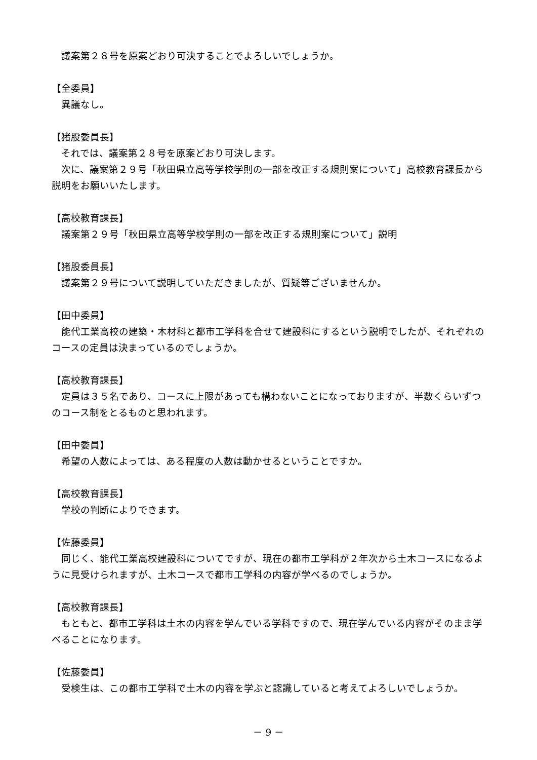議案第２８号を原案どおり可決することでよろしいでしょうか。
【全委員】
異議なし。
【猪股委員長】
それでは、議案第２８号を原案どおり可決します。
次に、議案第２９号「秋田県立高等学校学則の一部を改正する規則案について」高校教育課長から説明をお願いいたします。
【高校教育課長】
議案第２９号「秋田県立高等学校学則の一部を改正する規則案について」説明
【猪股委員長】
議案第２９号について説明していただきましたが、質疑等ございませんか。
【田中委員】
能代工業高校の建築・木材科と都市工学科を合せて建設科にするという説明でしたが、それぞれのコースの定員は決まっているのでしょうか。
【高校教育課長】
定員は３５名であり、コースに上限があっても構わないことになっておりますが、半数くらいずつのコース制をとるものと思われます。
【田中委員】
希望の人数によっては、ある程度の人数は動かせるということですか。
【高校教育課長】
学校の判断によりできます。
【佐藤委員】
同じく、能代工業高校建設科についてですが、現在の都市工学科が２年次から土木コースになるように見受けられますが、土木コースで都市工学科の内容が学べるのでしょうか。
【高校教育課長】
もともと、都市工学科は土木の内容を学んでいる学科ですので、現在学んでいる内容がそのまま学べることになります。
【佐藤委員】
受検生は、この都市工学科で土木の内容を学ぶと認識していると考えてよろしいでしょうか。
－ 9 －